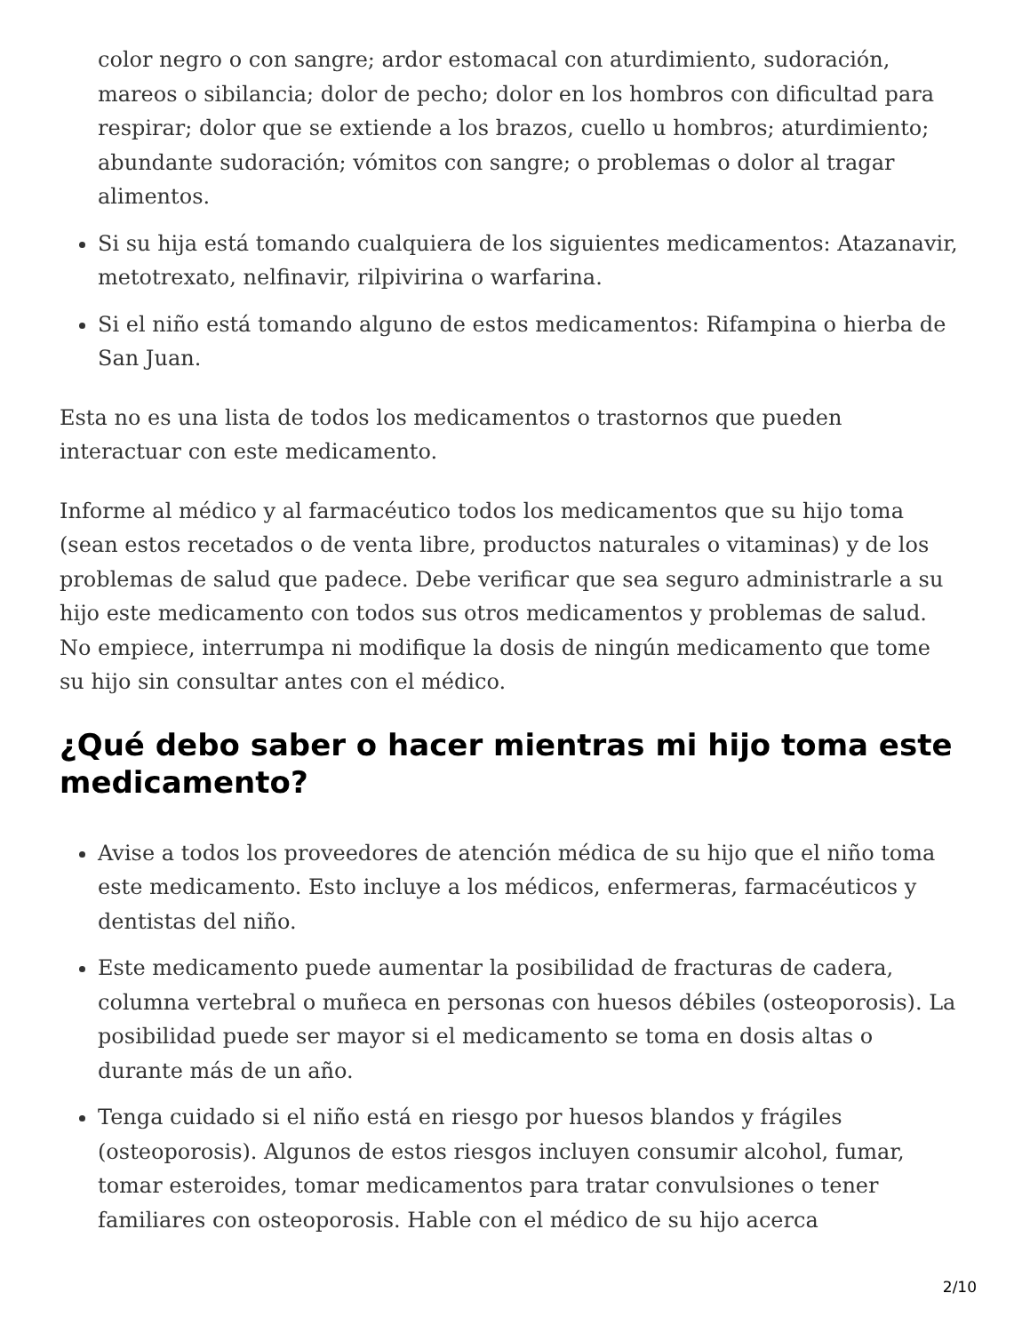color negro o con sangre; ardor estomacal con aturdimiento, sudoración, mareos o sibilancia; dolor de pecho; dolor en los hombros con dificultad para respirar; dolor que se extiende a los brazos, cuello u hombros; aturdimiento; abundante sudoración; vómitos con sangre; o problemas o dolor al tragar alimentos.
Si su hija está tomando cualquiera de los siguientes medicamentos: Atazanavir, metotrexato, nelfinavir, rilpivirina o warfarina.
Si el niño está tomando alguno de estos medicamentos: Rifampina o hierba de San Juan.
Esta no es una lista de todos los medicamentos o trastornos que pueden interactuar con este medicamento.
Informe al médico y al farmacéutico todos los medicamentos que su hijo toma (sean estos recetados o de venta libre, productos naturales o vitaminas) y de los problemas de salud que padece. Debe verificar que sea seguro administrarle a su hijo este medicamento con todos sus otros medicamentos y problemas de salud. No empiece, interrumpa ni modifique la dosis de ningún medicamento que tome su hijo sin consultar antes con el médico.
¿Qué debo saber o hacer mientras mi hijo toma este medicamento?
Avise a todos los proveedores de atención médica de su hijo que el niño toma este medicamento. Esto incluye a los médicos, enfermeras, farmacéuticos y dentistas del niño.
Este medicamento puede aumentar la posibilidad de fracturas de cadera, columna vertebral o muñeca en personas con huesos débiles (osteoporosis). La posibilidad puede ser mayor si el medicamento se toma en dosis altas o durante más de un año.
Tenga cuidado si el niño está en riesgo por huesos blandos y frágiles (osteoporosis). Algunos de estos riesgos incluyen consumir alcohol, fumar, tomar esteroides, tomar medicamentos para tratar convulsiones o tener familiares con osteoporosis. Hable con el médico de su hijo acerca
2/10